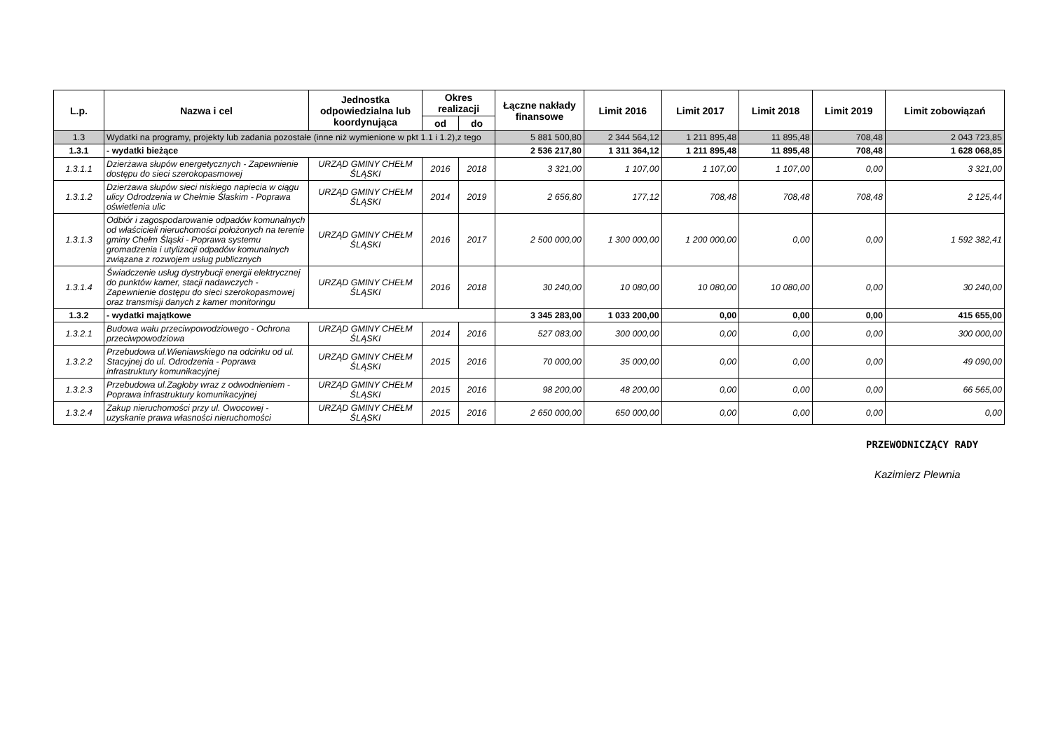| L.p. | Nazwa i cel | Jednostka odpowiedzialna lub koordynująca | Okres realizacji | | Łączne nakłady finansowe | Limit 2016 | Limit 2017 | Limit 2018 | Limit 2019 | Limit zobowiązań |
| --- | --- | --- | --- | --- | --- | --- | --- | --- | --- | --- |
| | | | od | do | | | | | | |
| 1.3 | Wydatki na programy, projekty lub zadania pozostałe (inne niż wymienione w pkt 1.1 i 1.2),z tego | | | | 5 881 500,80 | 2 344 564,12 | 1 211 895,48 | 11 895,48 | 708,48 | 2 043 723,85 |
| 1.3.1 | - wydatki bieżące | | | | 2 536 217,80 | 1 311 364,12 | 1 211 895,48 | 11 895,48 | 708,48 | 1 628 068,85 |
| 1.3.1.1 | Dzierżawa słupów energetycznych - Zapewnienie dostępu do sieci szerokopasmowej | URZĄD GMINY CHEŁM ŚLĄSKI | 2016 | 2018 | 3 321,00 | 1 107,00 | 1 107,00 | 1 107,00 | 0,00 | 3 321,00 |
| 1.3.1.2 | Dzierżawa słupów sieci niskiego napiecia w ciągu ulicy Odrodzenia w Chełmie Ślaskim - Poprawa oświetlenia ulic | URZĄD GMINY CHEŁM ŚLĄSKI | 2014 | 2019 | 2 656,80 | 177,12 | 708,48 | 708,48 | 708,48 | 2 125,44 |
| 1.3.1.3 | Odbiór i zagospodarowanie odpadów komunalnych od właścicieli nieruchomości położonych na terenie gminy Chełm Śląski - Poprawa systemu gromadzenia i utylizacji odpadów komunalnych związana z rozwojem usług publicznych | URZĄD GMINY CHEŁM ŚLĄSKI | 2016 | 2017 | 2 500 000,00 | 1 300 000,00 | 1 200 000,00 | 0,00 | 0,00 | 1 592 382,41 |
| 1.3.1.4 | Świadczenie usług dystrybucji energii elektrycznej do punktów kamer, stacji nadawczych - Zapewnienie dostępu do sieci szerokopasmowej oraz transmisji danych z kamer monitoringu | URZĄD GMINY CHEŁM ŚLĄSKI | 2016 | 2018 | 30 240,00 | 10 080,00 | 10 080,00 | 10 080,00 | 0,00 | 30 240,00 |
| 1.3.2 | - wydatki majątkowe | | | | 3 345 283,00 | 1 033 200,00 | 0,00 | 0,00 | 0,00 | 415 655,00 |
| 1.3.2.1 | Budowa wału przeciwpowodziowego - Ochrona przeciwpowodziowa | URZĄD GMINY CHEŁM ŚLĄSKI | 2014 | 2016 | 527 083,00 | 300 000,00 | 0,00 | 0,00 | 0,00 | 300 000,00 |
| 1.3.2.2 | Przebudowa ul.Wieniawskiego na odcinku od ul. Stacyjnej do ul. Odrodzenia - Poprawa infrastruktury komunikacyjnej | URZĄD GMINY CHEŁM ŚLĄSKI | 2015 | 2016 | 70 000,00 | 35 000,00 | 0,00 | 0,00 | 0,00 | 49 090,00 |
| 1.3.2.3 | Przebudowa ul.Zagłoby wraz z odwodnieniem - Poprawa infrastruktury komunikacyjnej | URZĄD GMINY CHEŁM ŚLĄSKI | 2015 | 2016 | 98 200,00 | 48 200,00 | 0,00 | 0,00 | 0,00 | 66 565,00 |
| 1.3.2.4 | Zakup nieruchomości przy ul. Owocowej - uzyskanie prawa własności nieruchomości | URZĄD GMINY CHEŁM ŚLĄSKI | 2015 | 2016 | 2 650 000,00 | 650 000,00 | 0,00 | 0,00 | 0,00 | 0,00 |
PRZEWODNICZĄCY RADY
Kazimierz Plewnia